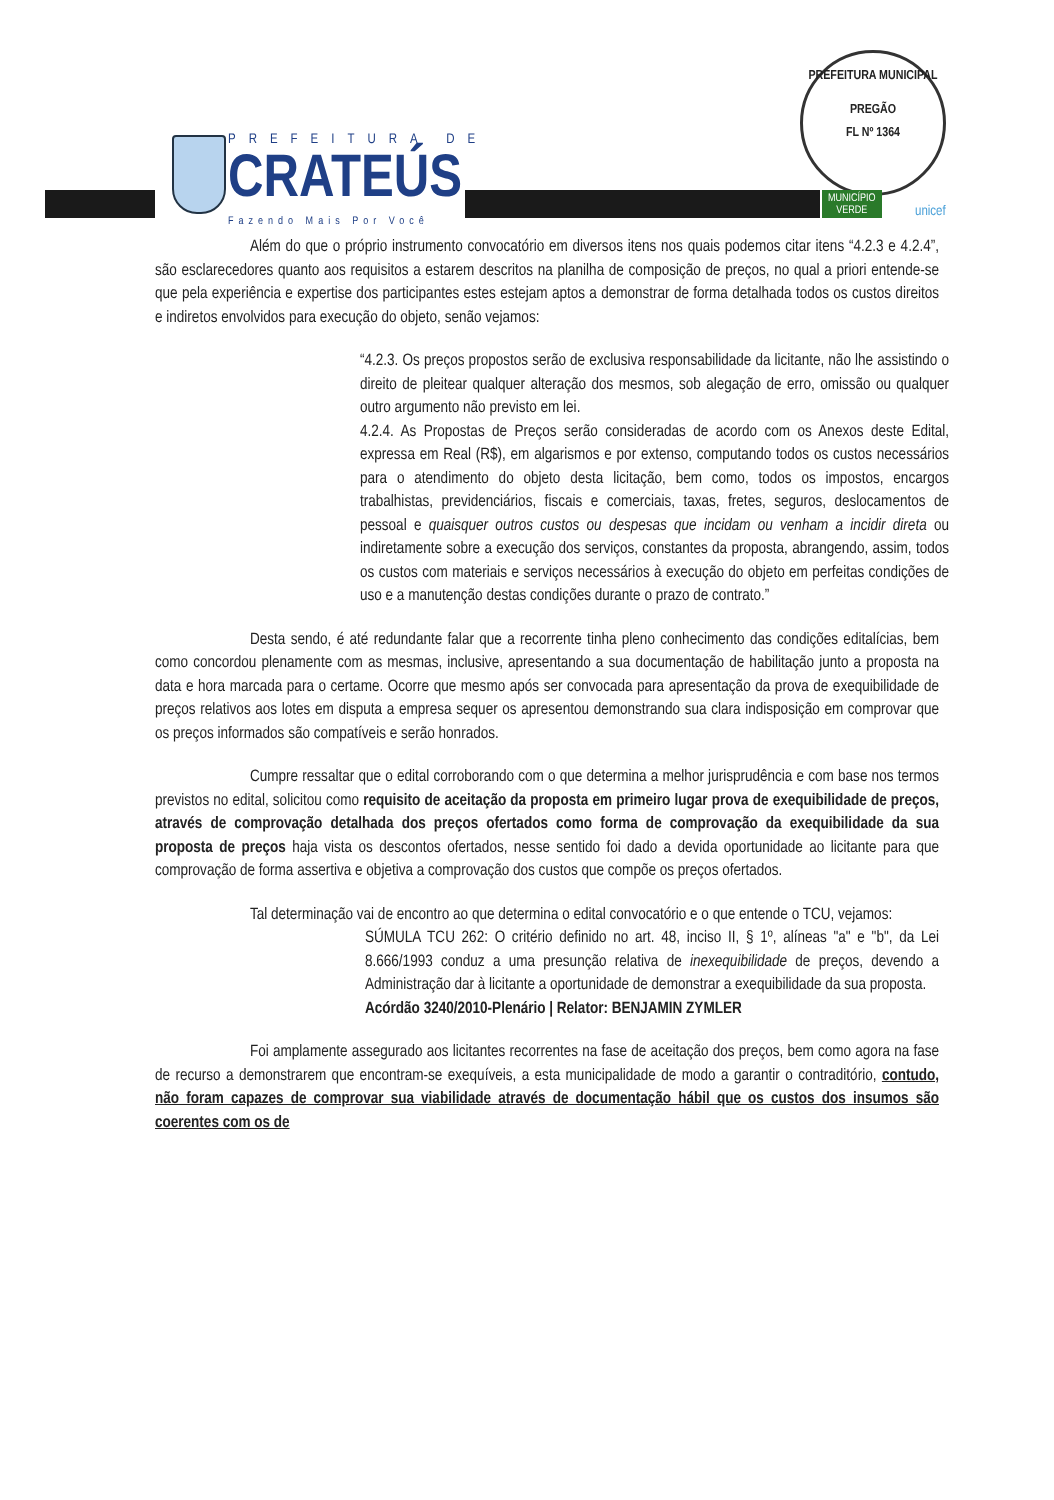PREFEITURA DE
CRATEÚS
Fazendo Mais Por Você
PREFEITURA MUNICIPAL
PREGÃO
FL Nº 1364
MUNICÍPIO
VERDE
unicef
Além do que o próprio instrumento convocatório em diversos itens nos quais podemos citar itens “4.2.3 e 4.2.4”, são esclarecedores quanto aos requisitos a estarem descritos na planilha de composição de preços, no qual a priori entende-se que pela experiência e expertise dos participantes estes estejam aptos a demonstrar de forma detalhada todos os custos direitos e indiretos envolvidos para execução do objeto, senão vejamos:
“4.2.3. Os preços propostos serão de exclusiva responsabilidade da licitante, não lhe assistindo o direito de pleitear qualquer alteração dos mesmos, sob alegação de erro, omissão ou qualquer outro argumento não previsto em lei.
4.2.4. As Propostas de Preços serão consideradas de acordo com os Anexos deste Edital, expressa em Real (R$), em algarismos e por extenso, computando todos os custos necessários para o atendimento do objeto desta licitação, bem como, todos os impostos, encargos trabalhistas, previdenciários, fiscais e comerciais, taxas, fretes, seguros, deslocamentos de pessoal e quaisquer outros custos ou despesas que incidam ou venham a incidir direta ou indiretamente sobre a execução dos serviços, constantes da proposta, abrangendo, assim, todos os custos com materiais e serviços necessários à execução do objeto em perfeitas condições de uso e a manutenção destas condições durante o prazo de contrato.”
Desta sendo, é até redundante falar que a recorrente tinha pleno conhecimento das condições editalícias, bem como concordou plenamente com as mesmas, inclusive, apresentando a sua documentação de habilitação junto a proposta na data e hora marcada para o certame. Ocorre que mesmo após ser convocada para apresentação da prova de exequibilidade de preços relativos aos lotes em disputa a empresa sequer os apresentou demonstrando sua clara indisposição em comprovar que os preços informados são compatíveis e serão honrados.
Cumpre ressaltar que o edital corroborando com o que determina a melhor jurisprudência e com base nos termos previstos no edital, solicitou como requisito de aceitação da proposta em primeiro lugar prova de exequibilidade de preços, através de comprovação detalhada dos preços ofertados como forma de comprovação da exequibilidade da sua proposta de preços haja vista os descontos ofertados, nesse sentido foi dado a devida oportunidade ao licitante para que comprovação de forma assertiva e objetiva a comprovação dos custos que compõe os preços ofertados.
Tal determinação vai de encontro ao que determina o edital convocatório e o que entende o TCU, vejamos:
SÚMULA TCU 262: O critério definido no art. 48, inciso II, § 1º, alíneas "a" e "b", da Lei 8.666/1993 conduz a uma presunção relativa de inexequibilidade de preços, devendo a Administração dar à licitante a oportunidade de demonstrar a exequibilidade da sua proposta.
Acórdão 3240/2010-Plenário | Relator: BENJAMIN ZYMLER
Foi amplamente assegurado aos licitantes recorrentes na fase de aceitação dos preços, bem como agora na fase de recurso a demonstrarem que encontram-se exequíveis, a esta municipalidade de modo a garantir o contraditório, contudo, não foram capazes de comprovar sua viabilidade através de documentação hábil que os custos dos insumos são coerentes com os de